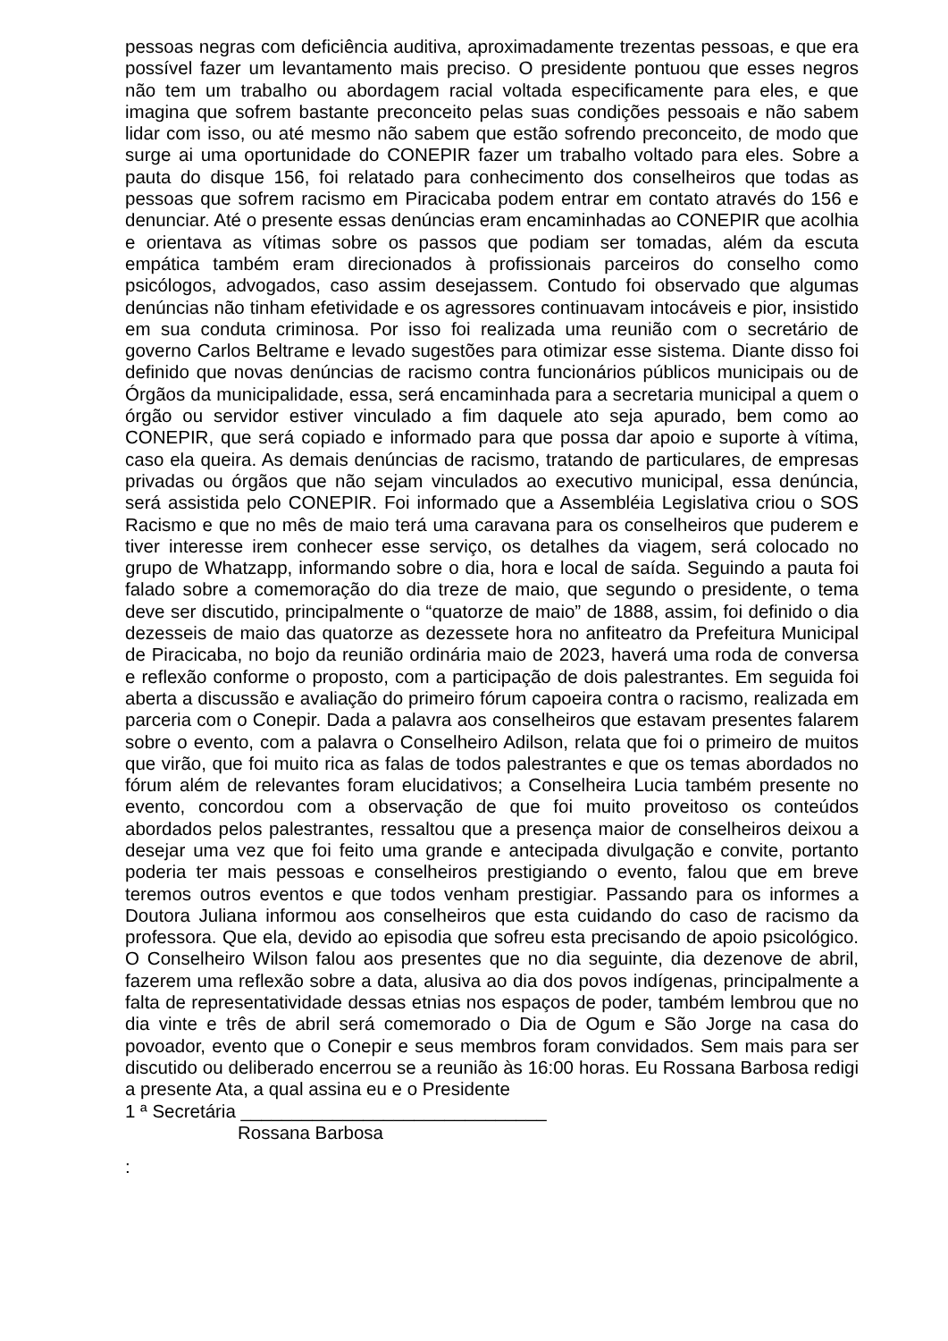pessoas negras com deficiência auditiva, aproximadamente trezentas pessoas, e que era possível fazer um levantamento mais preciso. O presidente pontuou que esses negros não tem um trabalho ou abordagem racial voltada especificamente para eles, e que imagina que sofrem bastante preconceito pelas suas condições pessoais e não sabem lidar com isso, ou até mesmo não sabem que estão sofrendo preconceito, de modo que surge ai uma oportunidade do CONEPIR fazer um trabalho voltado para eles. Sobre a pauta do disque 156, foi relatado para conhecimento dos conselheiros que todas as pessoas que sofrem racismo em Piracicaba podem entrar em contato através do 156 e denunciar. Até o presente essas denúncias eram encaminhadas ao CONEPIR que acolhia e orientava as vítimas sobre os passos que podiam ser tomadas, além da escuta empática também eram direcionados à profissionais parceiros do conselho como psicólogos, advogados, caso assim desejassem. Contudo foi observado que algumas denúncias não tinham efetividade e os agressores continuavam intocáveis e pior, insistido em sua conduta criminosa. Por isso foi realizada uma reunião com o secretário de governo Carlos Beltrame e levado sugestões para otimizar esse sistema. Diante disso foi definido que novas denúncias de racismo contra funcionários públicos municipais ou de Órgãos da municipalidade, essa, será encaminhada para a secretaria municipal a quem o órgão ou servidor estiver vinculado a fim daquele ato seja apurado, bem como ao CONEPIR, que será copiado e informado para que possa dar apoio e suporte à vítima, caso ela queira. As demais denúncias de racismo, tratando de particulares, de empresas privadas ou órgãos que não sejam vinculados ao executivo municipal, essa denúncia, será assistida pelo CONEPIR. Foi informado que a Assembléia Legislativa criou o SOS Racismo e que no mês de maio terá uma caravana para os conselheiros que puderem e tiver interesse irem conhecer esse serviço, os detalhes da viagem, será colocado no grupo de Whatzapp, informando sobre o dia, hora e local de saída. Seguindo a pauta foi falado sobre a comemoração do dia treze de maio, que segundo o presidente, o tema deve ser discutido, principalmente o “quatorze de maio” de 1888, assim, foi definido o dia dezesseis de maio das quatorze as dezessete hora no anfiteatro da Prefeitura Municipal de Piracicaba, no bojo da reunião ordinária maio de 2023, haverá uma roda de conversa e reflexão conforme o proposto, com a participação de dois palestrantes. Em seguida foi aberta a discussão e avaliação do primeiro fórum capoeira contra o racismo, realizada em parceria com o Conepir. Dada a palavra aos conselheiros que estavam presentes falarem sobre o evento, com a palavra o Conselheiro Adilson, relata que foi o primeiro de muitos que virão, que foi muito rica as falas de todos palestrantes e que os temas abordados no fórum além de relevantes foram elucidativos; a Conselheira Lucia também presente no evento, concordou com a observação de que foi muito proveitoso os conteúdos abordados pelos palestrantes, ressaltou que a presença maior de conselheiros deixou a desejar uma vez que foi feito uma grande e antecipada divulgação e convite, portanto poderia ter mais pessoas e conselheiros prestigiando o evento, falou que em breve teremos outros eventos e que todos venham prestigiar. Passando para os informes a Doutora Juliana informou aos conselheiros que esta cuidando do caso de racismo da professora. Que ela, devido ao episodia que sofreu esta precisando de apoio psicológico. O Conselheiro Wilson falou aos presentes que no dia seguinte, dia dezenove de abril, fazerem uma reflexão sobre a data, alusiva ao dia dos povos indígenas, principalmente a falta de representatividade dessas etnias nos espaços de poder, também lembrou que no dia vinte e três de abril será comemorado o Dia de Ogum e São Jorge na casa do povoador, evento que o Conepir e seus membros foram convidados. Sem mais para ser discutido ou deliberado encerrou se a reunião às 16:00 horas. Eu Rossana Barbosa redigi a presente Ata, a qual assina eu e o Presidente
1 ª Secretária ______________________________
Rossana Barbosa
: